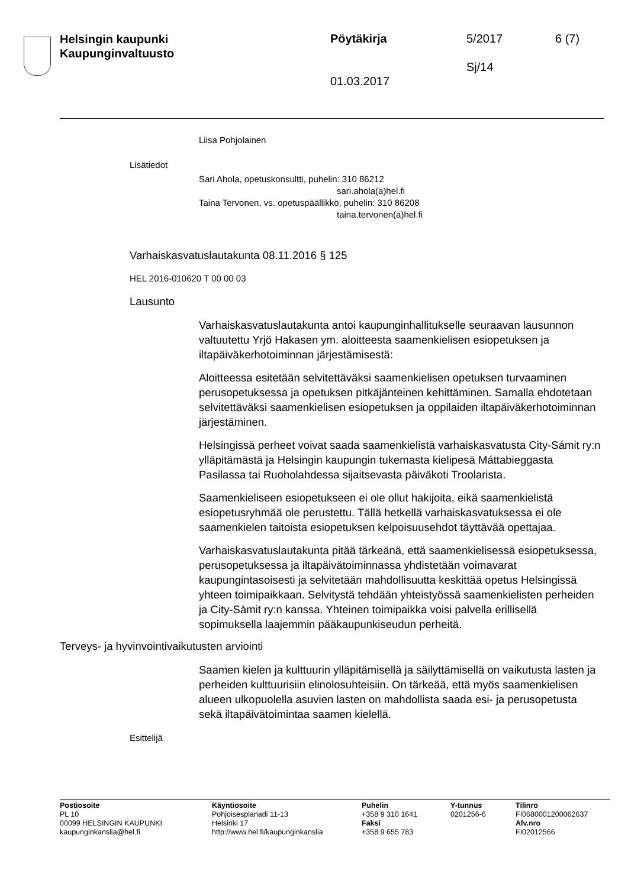Helsingin kaupunki
Kaupunginvaltuusto
Pöytäkirja 5/2017 6 (7)
Sj/14
01.03.2017
Liisa Pohjolainen
Lisätiedot
Sari Ahola, opetuskonsultti, puhelin: 310 86212
sari.ahola(a)hel.fi
Taina Tervonen, vs. opetuspäällikkö, puhelin: 310 86208
taina.tervonen(a)hel.fi
Varhaiskasvatuslautakunta 08.11.2016 § 125
HEL 2016-010620 T 00 00 03
Lausunto
Varhaiskasvatuslautakunta antoi kaupunginhallitukselle seuraavan lausunnon valtuutettu Yrjö Hakasen ym. aloitteesta saamenkielisen esiopetuksen ja iltapäiväkerhotoiminnan järjestämisestä:
Aloitteessa esitetään selvitettäväksi saamenkielisen opetuksen turvaaminen perusopetuksessa ja opetuksen pitkäjänteinen kehittäminen. Samalla ehdotetaan selvitettäväksi saamenkielisen esiopetuksen ja oppilaiden iltapäiväkerhotoiminnan järjestäminen.
Helsingissä perheet voivat saada saamenkielistä varhaiskasvatusta City-Sámit ry:n ylläpitämästä ja Helsingin kaupungin tukemasta kielipesä Máttabieggasta Pasilassa tai Ruoholahdessa sijaitsevasta päiväkoti Troolarista.
Saamenkieliseen esiopetukseen ei ole ollut hakijoita, eikä saamenkielistä esiopetusryhmää ole perustettu. Tällä hetkellä varhaiskasvatuksessa ei ole saamenkielen taitoista esiopetuksen kelpoisuusehdot täyttävää opettajaa.
Varhaiskasvatuslautakunta pitää tärkeänä, että saamenkielisessä esiopetuksessa, perusopetuksessa ja iltapäivätoiminnassa yhdistetään voimavarat kaupungintasoisesti ja selvitetään mahdollisuutta keskittää opetus Helsingissä yhteen toimipaikkaan. Selvitystä tehdään yhteistyössä saamenkielisten perheiden ja City-Sàmit ry:n kanssa. Yhteinen toimipaikka voisi palvella erillisellä sopimuksella laajemmin pääkaupunkiseudun perheitä.
Terveys- ja hyvinvointivaikutusten arviointi
Saamen kielen ja kulttuurin ylläpitämisellä ja säilyttämisellä on vaikutusta lasten ja perheiden kulttuurisiin elinolosuhteisiin. On tärkeää, että myös saamenkielisen alueen ulkopuolella asuvien lasten on mahdollista saada esi- ja perusopetusta sekä iltapäivätoimintaa saamen kielellä.
Esittelijä
Postiosoite
PL 10
00099 HELSINGIN KAUPUNKI
kaupunginkanslia@hel.fi
Käyntiosoite
Pohjoisesplanadi 11-13
Helsinki 17
http://www.hel.fi/kaupunginkanslia
Puhelin
+358 9 310 1641
Faksi
+358 9 655 783
Y-tunnus
0201256-6
Tilinro
FI0680001200062637
Alv.nro
FI02012566